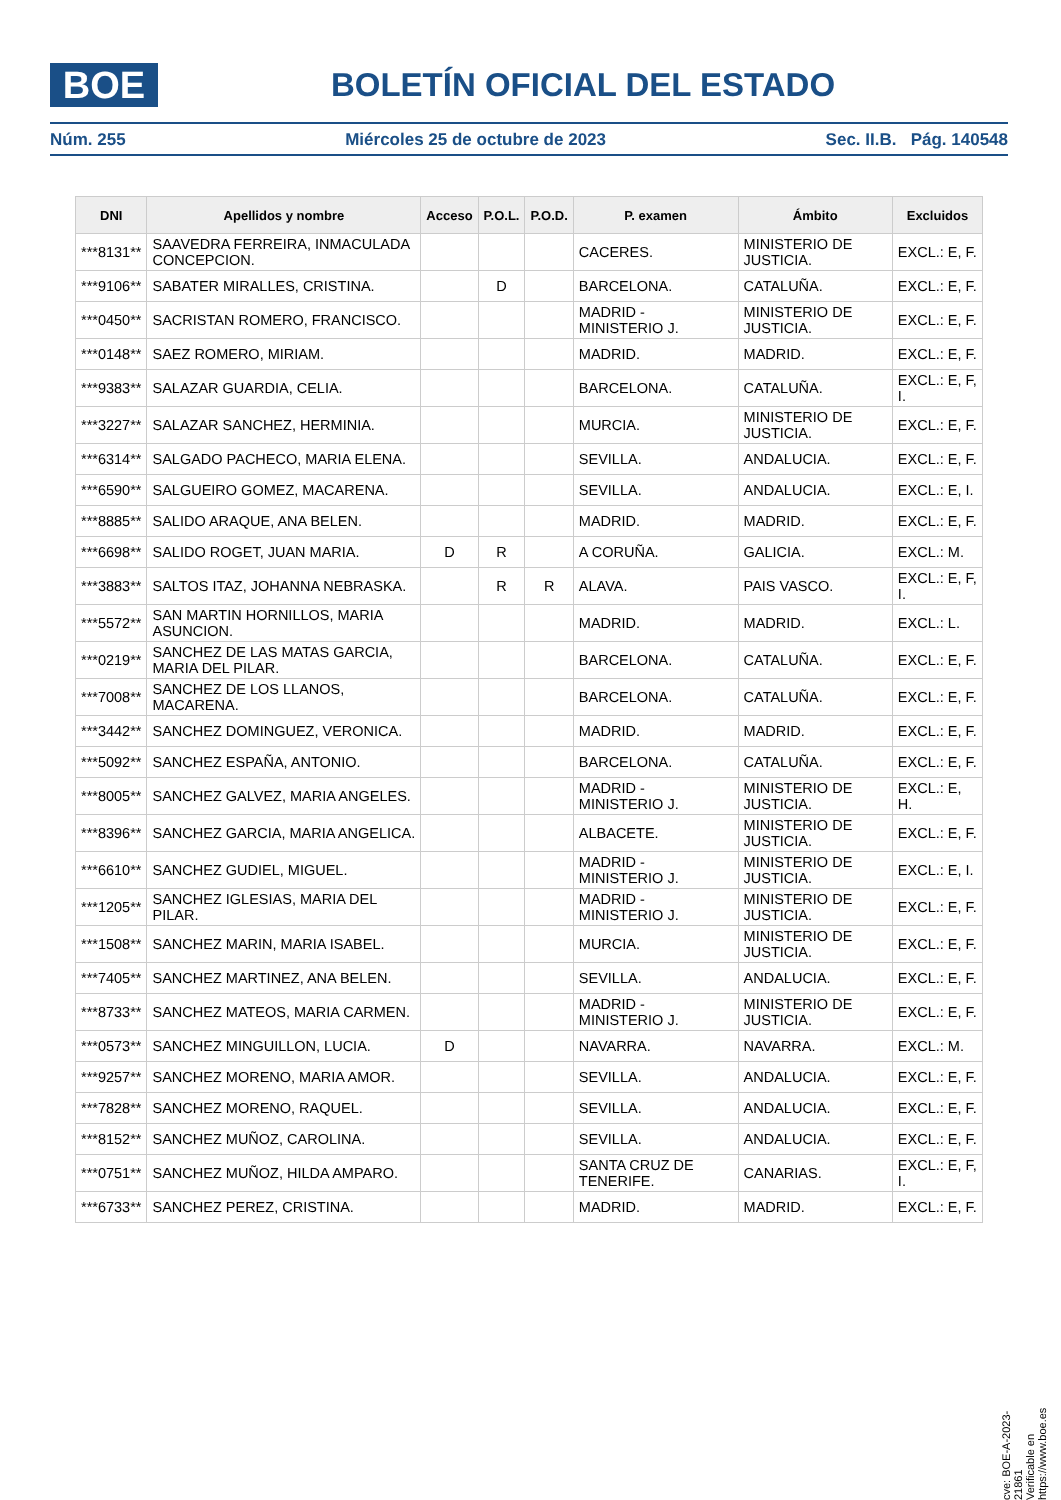BOE
BOLETÍN OFICIAL DEL ESTADO
Núm. 255 Miércoles 25 de octubre de 2023 Sec. II.B. Pág. 140548
| DNI | Apellidos y nombre | Acceso | P.O.L. | P.O.D. | P. examen | Ámbito | Excluidos |
| --- | --- | --- | --- | --- | --- | --- | --- |
| ***8131** | SAAVEDRA FERREIRA, INMACULADA CONCEPCION. | | | | CACERES. | MINISTERIO DE JUSTICIA. | EXCL.: E, F. |
| ***9106** | SABATER MIRALLES, CRISTINA. | | D | | BARCELONA. | CATALUÑA. | EXCL.: E, F. |
| ***0450** | SACRISTAN ROMERO, FRANCISCO. | | | | MADRID - MINISTERIO J. | MINISTERIO DE JUSTICIA. | EXCL.: E, F. |
| ***0148** | SAEZ ROMERO, MIRIAM. | | | | MADRID. | MADRID. | EXCL.: E, F. |
| ***9383** | SALAZAR GUARDIA, CELIA. | | | | BARCELONA. | CATALUÑA. | EXCL.: E, F, I. |
| ***3227** | SALAZAR SANCHEZ, HERMINIA. | | | | MURCIA. | MINISTERIO DE JUSTICIA. | EXCL.: E, F. |
| ***6314** | SALGADO PACHECO, MARIA ELENA. | | | | SEVILLA. | ANDALUCIA. | EXCL.: E, F. |
| ***6590** | SALGUEIRO GOMEZ, MACARENA. | | | | SEVILLA. | ANDALUCIA. | EXCL.: E, I. |
| ***8885** | SALIDO ARAQUE, ANA BELEN. | | | | MADRID. | MADRID. | EXCL.: E, F. |
| ***6698** | SALIDO ROGET, JUAN MARIA. | D | R | | A CORUÑA. | GALICIA. | EXCL.: M. |
| ***3883** | SALTOS ITAZ, JOHANNA NEBRASKA. | | R | R | ALAVA. | PAIS VASCO. | EXCL.: E, F, I. |
| ***5572** | SAN MARTIN HORNILLOS, MARIA ASUNCION. | | | | MADRID. | MADRID. | EXCL.: L. |
| ***0219** | SANCHEZ DE LAS MATAS GARCIA, MARIA DEL PILAR. | | | | BARCELONA. | CATALUÑA. | EXCL.: E, F. |
| ***7008** | SANCHEZ DE LOS LLANOS, MACARENA. | | | | BARCELONA. | CATALUÑA. | EXCL.: E, F. |
| ***3442** | SANCHEZ DOMINGUEZ, VERONICA. | | | | MADRID. | MADRID. | EXCL.: E, F. |
| ***5092** | SANCHEZ ESPAÑA, ANTONIO. | | | | BARCELONA. | CATALUÑA. | EXCL.: E, F. |
| ***8005** | SANCHEZ GALVEZ, MARIA ANGELES. | | | | MADRID - MINISTERIO J. | MINISTERIO DE JUSTICIA. | EXCL.: E, H. |
| ***8396** | SANCHEZ GARCIA, MARIA ANGELICA. | | | | ALBACETE. | MINISTERIO DE JUSTICIA. | EXCL.: E, F. |
| ***6610** | SANCHEZ GUDIEL, MIGUEL. | | | | MADRID - MINISTERIO J. | MINISTERIO DE JUSTICIA. | EXCL.: E, I. |
| ***1205** | SANCHEZ IGLESIAS, MARIA DEL PILAR. | | | | MADRID - MINISTERIO J. | MINISTERIO DE JUSTICIA. | EXCL.: E, F. |
| ***1508** | SANCHEZ MARIN, MARIA ISABEL. | | | | MURCIA. | MINISTERIO DE JUSTICIA. | EXCL.: E, F. |
| ***7405** | SANCHEZ MARTINEZ, ANA BELEN. | | | | SEVILLA. | ANDALUCIA. | EXCL.: E, F. |
| ***8733** | SANCHEZ MATEOS, MARIA CARMEN. | | | | MADRID - MINISTERIO J. | MINISTERIO DE JUSTICIA. | EXCL.: E, F. |
| ***0573** | SANCHEZ MINGUILLON, LUCIA. | D | | | NAVARRA. | NAVARRA. | EXCL.: M. |
| ***9257** | SANCHEZ MORENO, MARIA AMOR. | | | | SEVILLA. | ANDALUCIA. | EXCL.: E, F. |
| ***7828** | SANCHEZ MORENO, RAQUEL. | | | | SEVILLA. | ANDALUCIA. | EXCL.: E, F. |
| ***8152** | SANCHEZ MUÑOZ, CAROLINA. | | | | SEVILLA. | ANDALUCIA. | EXCL.: E, F. |
| ***0751** | SANCHEZ MUÑOZ, HILDA AMPARO. | | | | SANTA CRUZ DE TENERIFE. | CANARIAS. | EXCL.: E, F, I. |
| ***6733** | SANCHEZ PEREZ, CRISTINA. | | | | MADRID. | MADRID. | EXCL.: E, F. |
cve: BOE-A-2023-21861
Verificable en https://www.boe.es